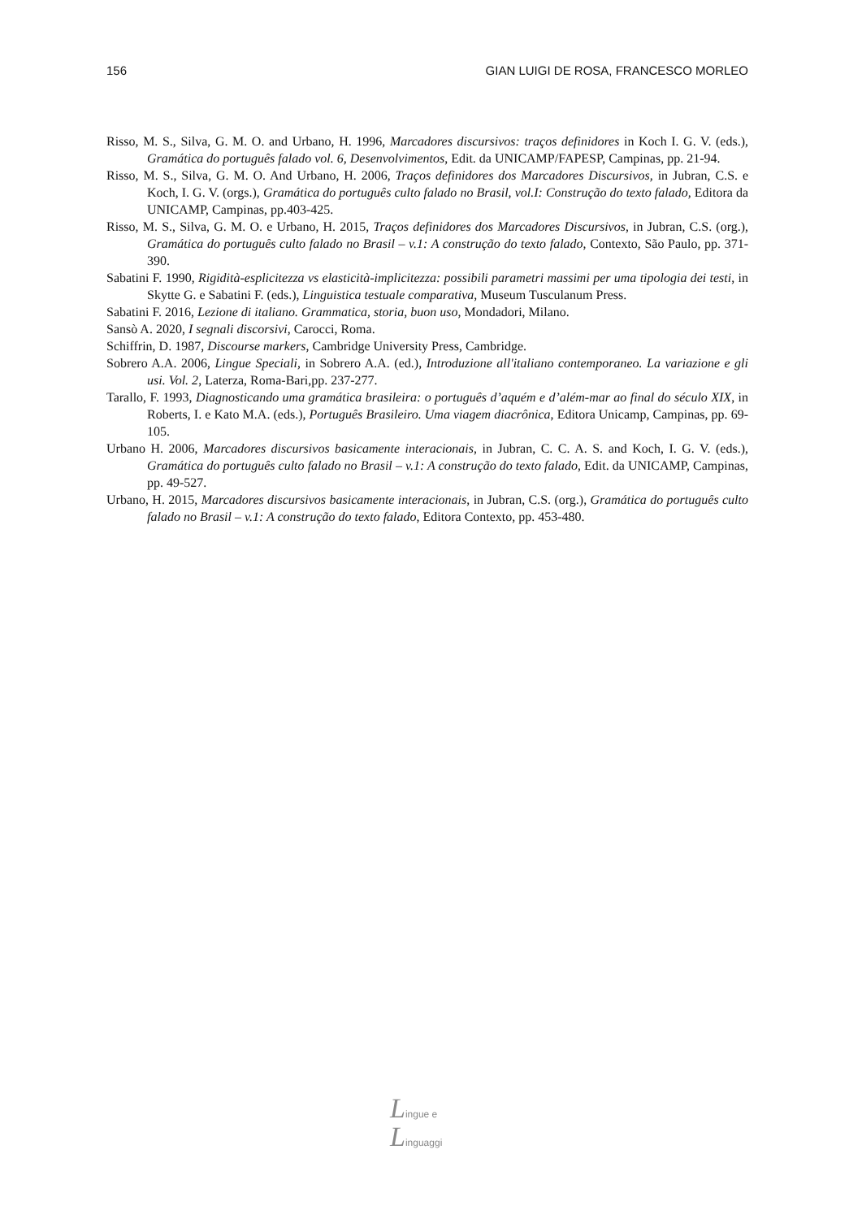156 GIAN LUIGI DE ROSA, FRANCESCO MORLEO
Risso, M. S., Silva, G. M. O. and Urbano, H. 1996, Marcadores discursivos: traços definidores in Koch I. G. V. (eds.), Gramática do português falado vol. 6, Desenvolvimentos, Edit. da UNICAMP/FAPESP, Campinas, pp. 21-94.
Risso, M. S., Silva, G. M. O. And Urbano, H. 2006, Traços definidores dos Marcadores Discursivos, in Jubran, C.S. e Koch, I. G. V. (orgs.), Gramática do português culto falado no Brasil, vol.I: Construção do texto falado, Editora da UNICAMP, Campinas, pp.403-425.
Risso, M. S., Silva, G. M. O. e Urbano, H. 2015, Traços definidores dos Marcadores Discursivos, in Jubran, C.S. (org.), Gramática do português culto falado no Brasil – v.1: A construção do texto falado, Contexto, São Paulo, pp. 371-390.
Sabatini F. 1990, Rigidità-esplicitezza vs elasticità-implicitezza: possibili parametri massimi per uma tipologia dei testi, in Skytte G. e Sabatini F. (eds.), Linguistica testuale comparativa, Museum Tusculanum Press.
Sabatini F. 2016, Lezione di italiano. Grammatica, storia, buon uso, Mondadori, Milano.
Sansò A. 2020, I segnali discorsivi, Carocci, Roma.
Schiffrin, D. 1987, Discourse markers, Cambridge University Press, Cambridge.
Sobrero A.A. 2006, Lingue Speciali, in Sobrero A.A. (ed.), Introduzione all'italiano contemporaneo. La variazione e gli usi. Vol. 2, Laterza, Roma-Bari,pp. 237-277.
Tarallo, F. 1993, Diagnosticando uma gramática brasileira: o português d’aquém e d’além-mar ao final do século XIX, in Roberts, I. e Kato M.A. (eds.), Português Brasileiro. Uma viagem diacrônica, Editora Unicamp, Campinas, pp. 69-105.
Urbano H. 2006, Marcadores discursivos basicamente interacionais, in Jubran, C. C. A. S. and Koch, I. G. V. (eds.), Gramática do português culto falado no Brasil – v.1: A construção do texto falado, Edit. da UNICAMP, Campinas, pp. 49-527.
Urbano, H. 2015, Marcadores discursivos basicamente interacionais, in Jubran, C.S. (org.), Gramática do português culto falado no Brasil – v.1: A construção do texto falado, Editora Contexto, pp. 453-480.
Lingue e
Linguaggi